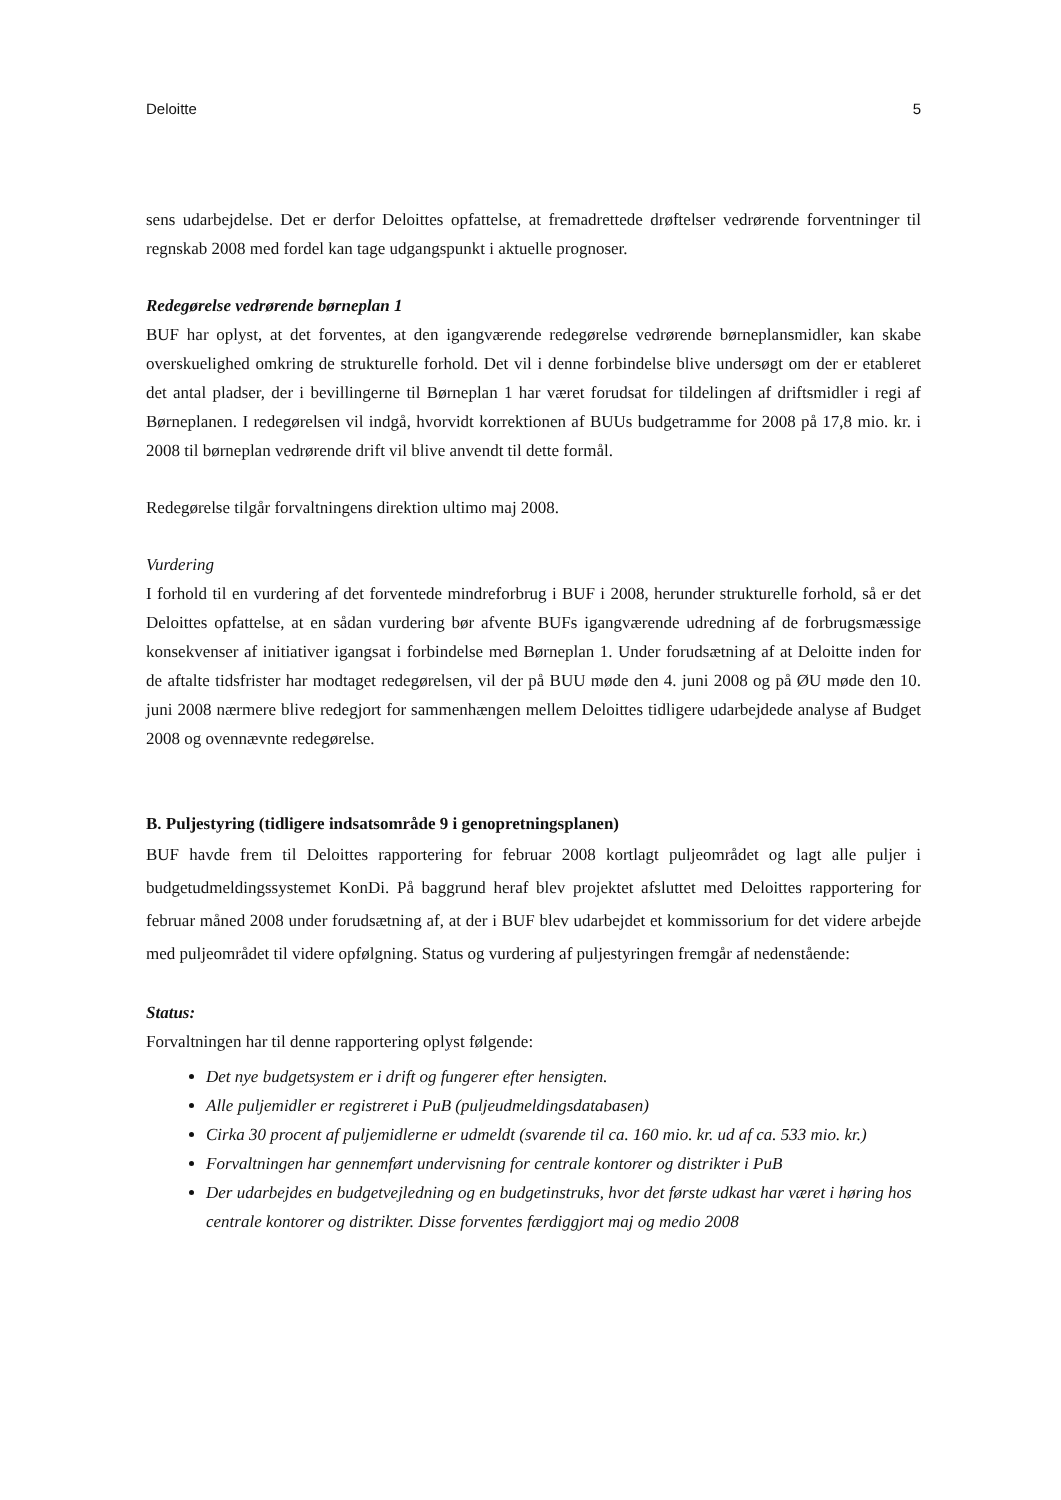Deloitte 5
sens udarbejdelse. Det er derfor Deloittes opfattelse, at fremadrettede drøftelser vedrørende forventninger til regnskab 2008 med fordel kan tage udgangspunkt i aktuelle prognoser.
Redegørelse vedrørende børneplan 1
BUF har oplyst, at det forventes, at den igangværende redegørelse vedrørende børneplansmidler, kan skabe overskuelighed omkring de strukturelle forhold. Det vil i denne forbindelse blive undersøgt om der er etableret det antal pladser, der i bevillingerne til Børneplan 1 har været forudsat for tildelingen af driftsmidler i regi af Børneplanen. I redegørelsen vil indgå, hvorvidt korrektionen af BUUs budgetramme for 2008 på 17,8 mio. kr. i 2008 til børneplan vedrørende drift vil blive anvendt til dette formål.
Redegørelse tilgår forvaltningens direktion ultimo maj 2008.
Vurdering
I forhold til en vurdering af det forventede mindreforbrug i BUF i 2008, herunder strukturelle forhold, så er det Deloittes opfattelse, at en sådan vurdering bør afvente BUFs igangværende udredning af de forbrugsmæssige konsekvenser af initiativer igangsat i forbindelse med Børneplan 1. Under forudsætning af at Deloitte inden for de aftalte tidsfrister har modtaget redegørelsen, vil der på BUU møde den 4. juni 2008 og på ØU møde den 10. juni 2008 nærmere blive redegjort for sammenhængen mellem Deloittes tidligere udarbejdede analyse af Budget 2008 og ovennævnte redegørelse.
B. Puljestyring (tidligere indsatsområde 9 i genopretningsplanen)
BUF havde frem til Deloittes rapportering for februar 2008 kortlagt puljeområdet og lagt alle puljer i budgetudmeldingssystemet KonDi. På baggrund heraf blev projektet afsluttet med Deloittes rapportering for februar måned 2008 under forudsætning af, at der i BUF blev udarbejdet et kommissorium for det videre arbejde med puljeområdet til videre opfølgning. Status og vurdering af puljestyringen fremgår af nedenstående:
Status:
Forvaltningen har til denne rapportering oplyst følgende:
Det nye budgetsystem er i drift og fungerer efter hensigten.
Alle puljemidler er registreret i PuB (puljeudmeldingsdatabasen)
Cirka 30 procent af puljemidlerne er udmeldt (svarende til ca. 160 mio. kr. ud af ca. 533 mio. kr.)
Forvaltningen har gennemført undervisning for centrale kontorer og distrikter i PuB
Der udarbejdes en budgetvejledning og en budgetinstruks, hvor det første udkast har været i høring hos centrale kontorer og distrikter. Disse forventes færdiggjort maj og medio 2008